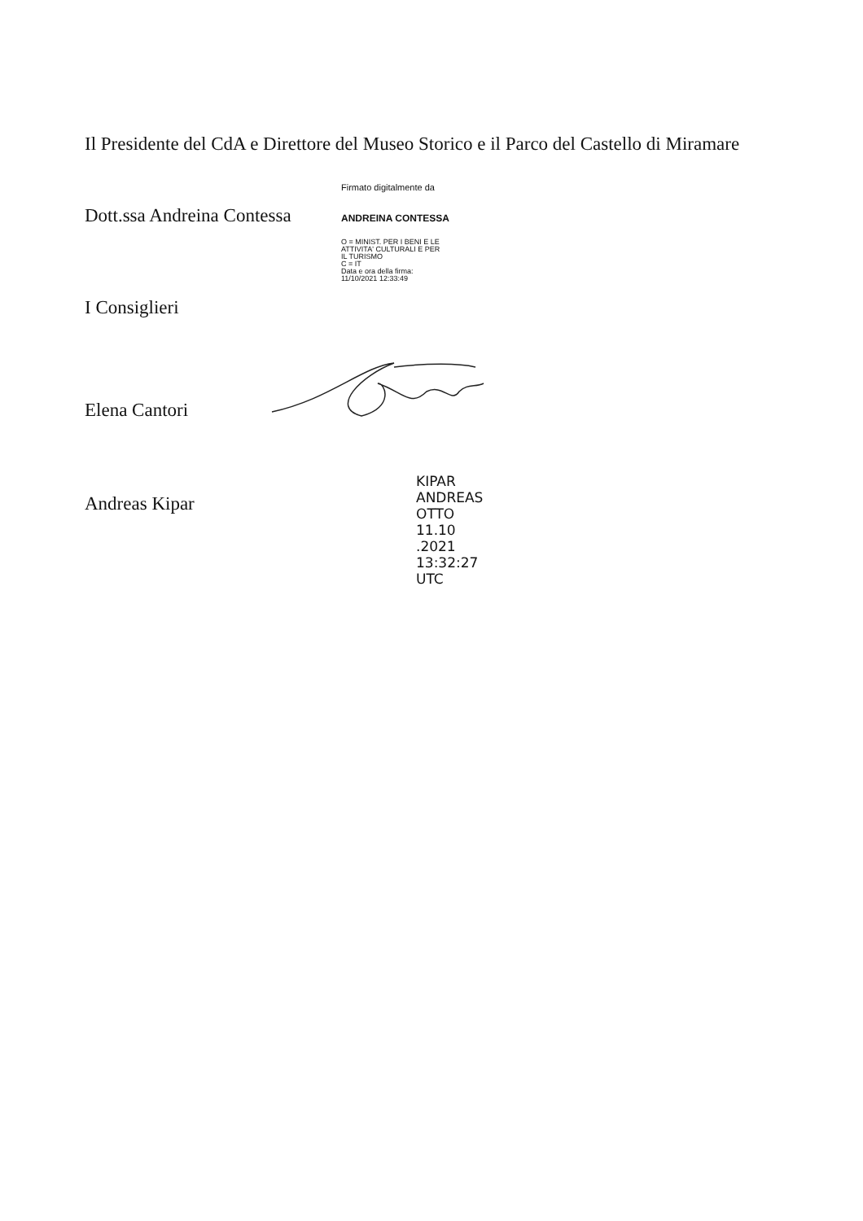Il Presidente del CdA e Direttore del Museo Storico e il Parco del Castello di Miramare
Dott.ssa Andreina Contessa
Firmato digitalmente da
ANDREINA CONTESSA
O = MINIST. PER I BENI E LE
ATTIVITA' CULTURALI E PER
IL TURISMO
C = IT
Data e ora della firma:
11/10/2021 12:33:49
I Consiglieri
Elena Cantori
Andreas Kipar
KIPAR
ANDREAS
OTTO
11.10
.2021
13:32:27
UTC